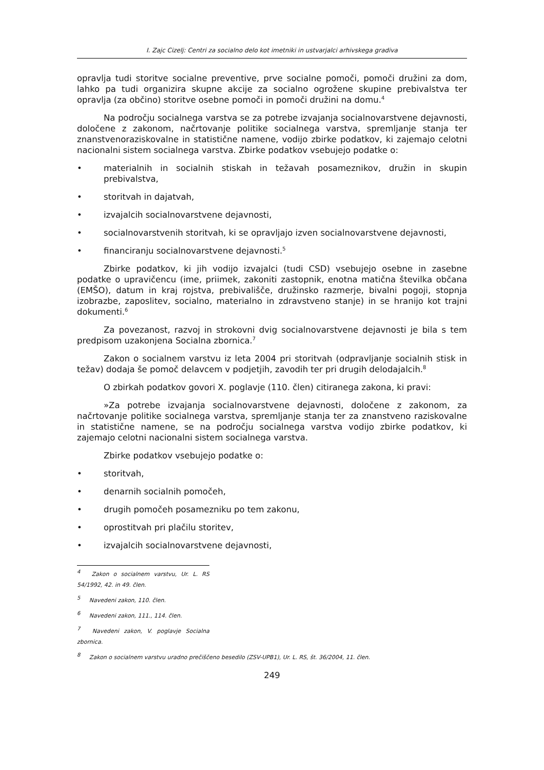I. Zajc Cizelj: Centri za socialno delo kot imetniki in ustvarjalci arhivskega gradiva
opravlja tudi storitve socialne preventive, prve socialne pomoči, pomoči družini za dom, lahko pa tudi organizira skupne akcije za socialno ogrožene skupine prebivalstva ter opravlja (za občino) storitve osebne pomoči in pomoči družini na domu.<sup>4</sup>
Na področju socialnega varstva se za potrebe izvajanja socialnovarstvene dejavnosti, določene z zakonom, načrtovanje politike socialnega varstva, spremljanje stanja ter znanstvenoraziskovalne in statistične namene, vodijo zbirke podatkov, ki zajemajo celotni nacionalni sistem socialnega varstva. Zbirke podatkov vsebujejo podatke o:
• materialnih in socialnih stiskah in težavah posameznikov, družin in skupin prebivalstva,
• storitvah in dajatvah,
• izvajalcih socialnovarstvene dejavnosti,
• socialnovarstvenih storitvah, ki se opravljajo izven socialnovarstvene dejavnosti,
• financiranju socialnovarstvene dejavnosti.<sup>5</sup>
Zbirke podatkov, ki jih vodijo izvajalci (tudi CSD) vsebujejo osebne in zasebne podatke o upravičencu (ime, priimek, zakoniti zastopnik, enotna matična številka občana (EMŠO), datum in kraj rojstva, prebivališče, družinsko razmerje, bivalni pogoji, stopnja izobrazbe, zaposlitev, socialno, materialno in zdravstveno stanje) in se hranijo kot trajni dokumenti.<sup>6</sup>
Za povezanost, razvoj in strokovni dvig socialnovarstvene dejavnosti je bila s tem predpisom uzakonjena Socialna zbornica.<sup>7</sup>
Zakon o socialnem varstvu iz leta 2004 pri storitvah (odpravljanje socialnih stisk in težav) dodaja še pomoč delavcem v podjetjih, zavodih ter pri drugih delodajalcih.<sup>8</sup>
O zbirkah podatkov govori X. poglavje (110. člen) citiranega zakona, ki pravi:
»Za potrebe izvajanja socialnovarstvene dejavnosti, določene z zakonom, za načrtovanje politike socialnega varstva, spremljanje stanja ter za znanstveno raziskovalne in statistične namene, se na področju socialnega varstva vodijo zbirke podatkov, ki zajemajo celotni nacionalni sistem socialnega varstva.
Zbirke podatkov vsebujejo podatke o:
• storitvah,
• denarnih socialnih pomočeh,
• drugih pomočeh posamezniku po tem zakonu,
• oprostitvah pri plačilu storitev,
• izvajalcih socialnovarstvene dejavnosti,
<sup>4</sup> Zakon o socialnem varstvu, Ur. L. RS 54/1992, 42. in 49. člen.
<sup>5</sup> Navedeni zakon, 110. člen.
<sup>6</sup> Navedeni zakon, 111., 114. člen.
<sup>7</sup> Navedeni zakon, V. poglavje Socialna zbornica.
<sup>8</sup> Zakon o socialnem varstvu uradno prečiščeno besedilo (ZSV-UPB1), Ur. L. RS, št. 36/2004, 11. člen.
249